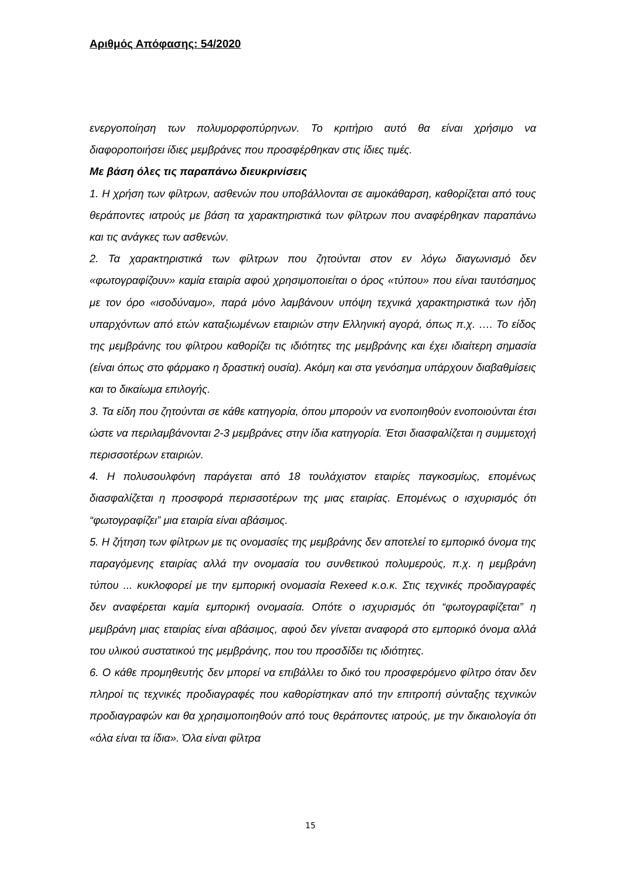Αριθμός Απόφασης: 54/2020
ενεργοποίηση των πολυμορφοπύρηνων. Το κριτήριο αυτό θα είναι χρήσιμο να διαφοροποιήσει ίδιες μεμβράνες που προσφέρθηκαν στις ίδιες τιμές.
Με βάση όλες τις παραπάνω διευκρινίσεις
1. Η χρήση των φίλτρων, ασθενών που υποβάλλονται σε αιμοκάθαρση, καθορίζεται από τους θεράποντες ιατρούς με βάση τα χαρακτηριστικά των φίλτρων που αναφέρθηκαν παραπάνω και τις ανάγκες των ασθενών.
2. Τα χαρακτηριστικά των φίλτρων που ζητούνται στον εν λόγω διαγωνισμό δεν «φωτογραφίζουν» καμία εταιρία αφού χρησιμοποιείται ο όρος «τύπου» που είναι ταυτόσημος με τον όρο «ισοδύναμο», παρά μόνο λαμβάνουν υπόψη τεχνικά χαρακτηριστικά των ήδη υπαρχόντων από ετών καταξιωμένων εταιριών στην Ελληνική αγορά, όπως π.χ. …. Το είδος της μεμβράνης του φίλτρου καθορίζει τις ιδιότητες της μεμβράνης και έχει ιδιαίτερη σημασία (είναι όπως στο φάρμακο η δραστική ουσία). Ακόμη και στα γενόσημα υπάρχουν διαβαθμίσεις και το δικαίωμα επιλογής.
3. Τα είδη που ζητούνται σε κάθε κατηγορία, όπου μπορούν να ενοποιηθούν ενοποιούνται έτσι ώστε να περιλαμβάνονται 2-3 μεμβράνες στην ίδια κατηγορία. Έτσι διασφαλίζεται η συμμετοχή περισσοτέρων εταιριών.
4. Η πολυσουλφόνη παράγεται από 18 τουλάχιστον εταιρίες παγκοσμίως, επομένως διασφαλίζεται η προσφορά περισσοτέρων της μιας εταιρίας. Επομένως ο ισχυρισμός ότι “φωτογραφίζει” μια εταιρία είναι αβάσιμος.
5. Η ζήτηση των φίλτρων με τις ονομασίες της μεμβράνης δεν αποτελεί το εμπορικό όνομα της παραγόμενης εταιρίας αλλά την ονομασία του συνθετικού πολυμερούς, π.χ. η μεμβράνη τύπου ... κυκλοφορεί με την εμπορική ονομασία Rexeed κ.ο.κ. Στις τεχνικές προδιαγραφές δεν αναφέρεται καμία εμπορική ονομασία. Οπότε ο ισχυρισμός ότι “φωτογραφίζεται” η μεμβράνη μιας εταιρίας είναι αβάσιμος, αφού δεν γίνεται αναφορά στο εμπορικό όνομα αλλά του υλικού συστατικού της μεμβράνης, που του προσδίδει τις ιδιότητες.
6. Ο κάθε προμηθευτής δεν μπορεί να επιβάλλει το δικό του προσφερόμενο φίλτρο όταν δεν πληροί τις τεχνικές προδιαγραφές που καθορίστηκαν από την επιτροπή σύνταξης τεχνικών προδιαγραφών και θα χρησιμοποιηθούν από τους θεράποντες ιατρούς, με την δικαιολογία ότι «όλα είναι τα ίδια». Όλα είναι φίλτρα
15